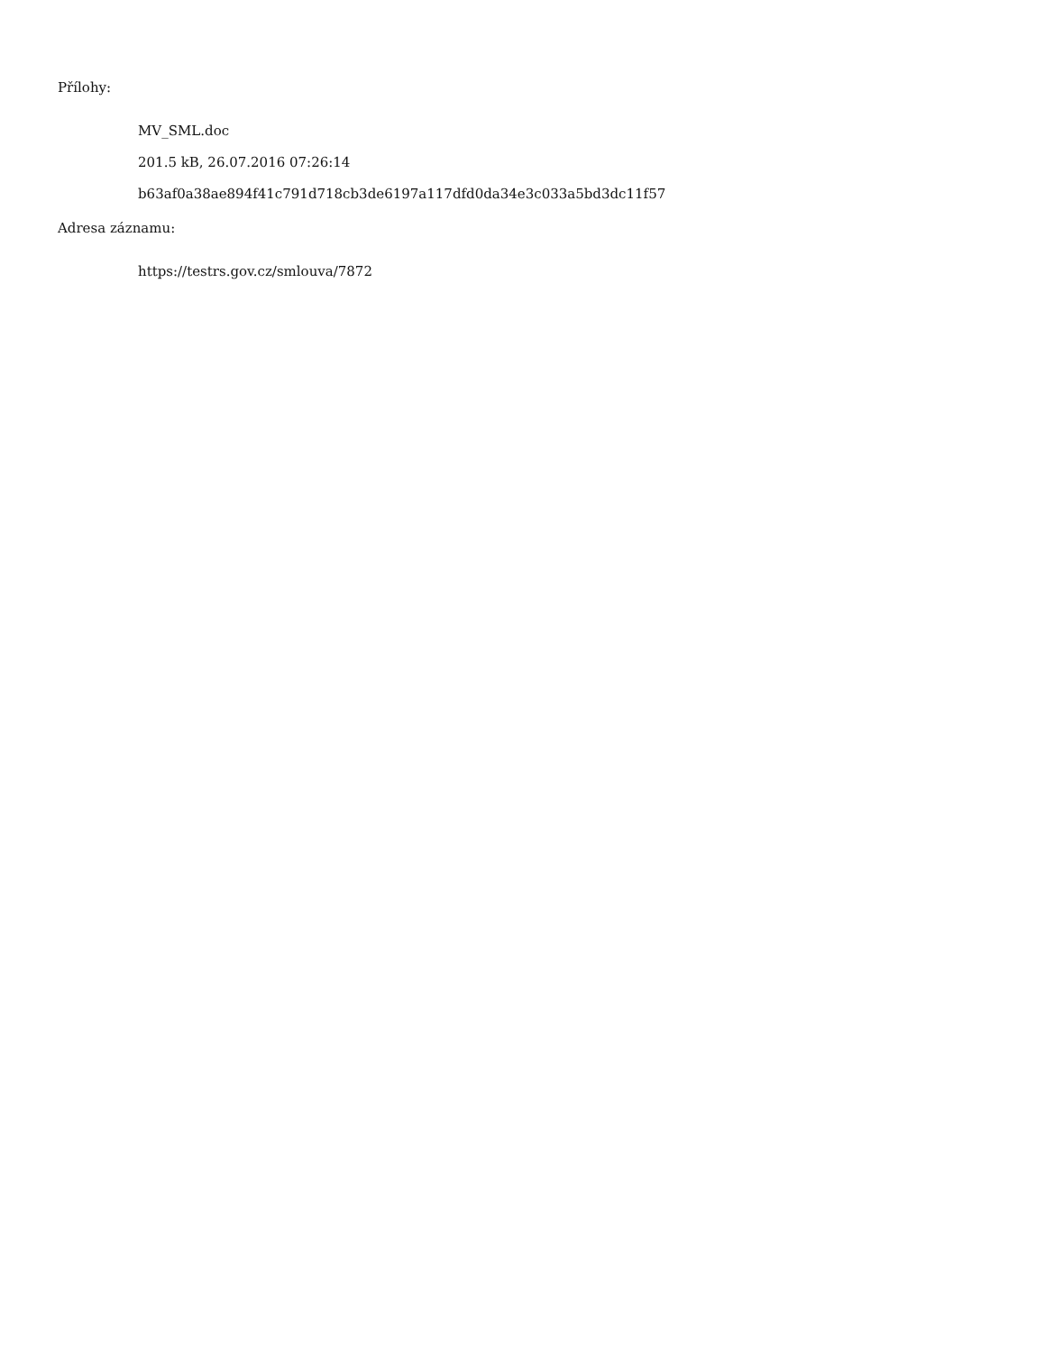Přílohy:
MV_SML.doc
201.5 kB, 26.07.2016 07:26:14
b63af0a38ae894f41c791d718cb3de6197a117dfd0da34e3c033a5bd3dc11f57
Adresa záznamu:
https://testrs.gov.cz/smlouva/7872